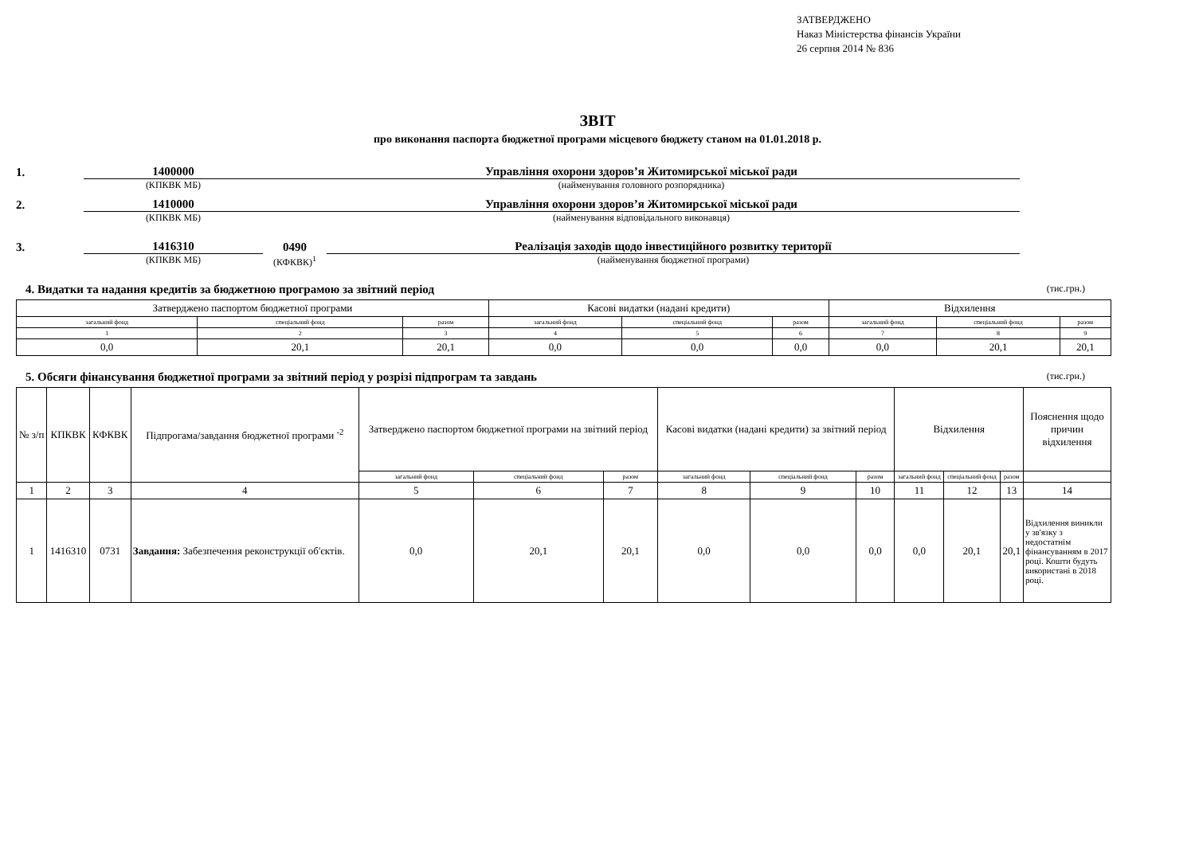ЗАТВЕРДЖЕНО
Наказ Міністерства фінансів України
26 серпня 2014 № 836
ЗВІТ
про виконання паспорта бюджетної програми місцевого бюджету станом на 01.01.2018 р.
1.
1400000
Управління охорони здоров’я Житомирської міської ради
(КПКВК МБ) (найменування головного розпорядника)
2.
1410000
Управління охорони здоров’я Житомирської міської ради
(КПКВК МБ) (найменування відповідального виконавця)
3.
1416310
0490
Реалізація заходів щодо інвестиційного розвитку території
(КПКВК МБ) (КФКВК)<sup>1</sup> (найменування бюджетної програми)
4. Видатки та надання кредитів за бюджетною програмою за звітний період (тис.грн.)
| Затверджено паспортом бюджетної програми | | | Касові видатки (надані кредити) | | | Відхилення | | |
| --- | --- | --- | --- | --- | --- | --- | --- | --- |
| загальний фонд | спеціальний фонд | разом | загальний фонд | спеціальний фонд | разом | загальний фонд | спеціальний фонд | разом |
| 1 | 2 | 3 | 4 | 5 | 6 | 7 | 8 | 9 |
| 0,0 | 20,1 | 20,1 | 0,0 | 0,0 | 0,0 | 0,0 | 20,1 | 20,1 |
5. Обсяги фінансування бюджетної програми за звітний період у розрізі підпрограм та завдань (тис.грн.)
| № з/п | КПКВК | КФКВК | Підпрогама/завдання бюджетної програми <sup>-2</sup> | Затверджено паспортом бюджетної програми на звітний період | | | Касові видатки (надані кредити) за звітний період | | | Відхилення | | | Пояснення щодо причин відхилення |
| --- | --- | --- | --- | --- | --- | --- | --- | --- | --- | --- | --- | --- | --- |
| | | | | загальний фонд | спеціальний фонд | разом | загальний фонд | спеціальний фонд | разом | загальний фонд | спеціальний фонд | разом | |
| 1 | 2 | 3 | 4 | 5 | 6 | 7 | 8 | 9 | 10 | 11 | 12 | 13 | 14 |
| 1 | 1416310 | 0731 | Завдання: Забезпечення реконструкції об'єктів. | 0,0 | 20,1 | 20,1 | 0,0 | 0,0 | 0,0 | 0,0 | 20,1 | 20,1 | Відхилення виникли у зв'язку з недостатнім фінансуванням в 2017 році. Кошти будуть використані в 2018 році. |